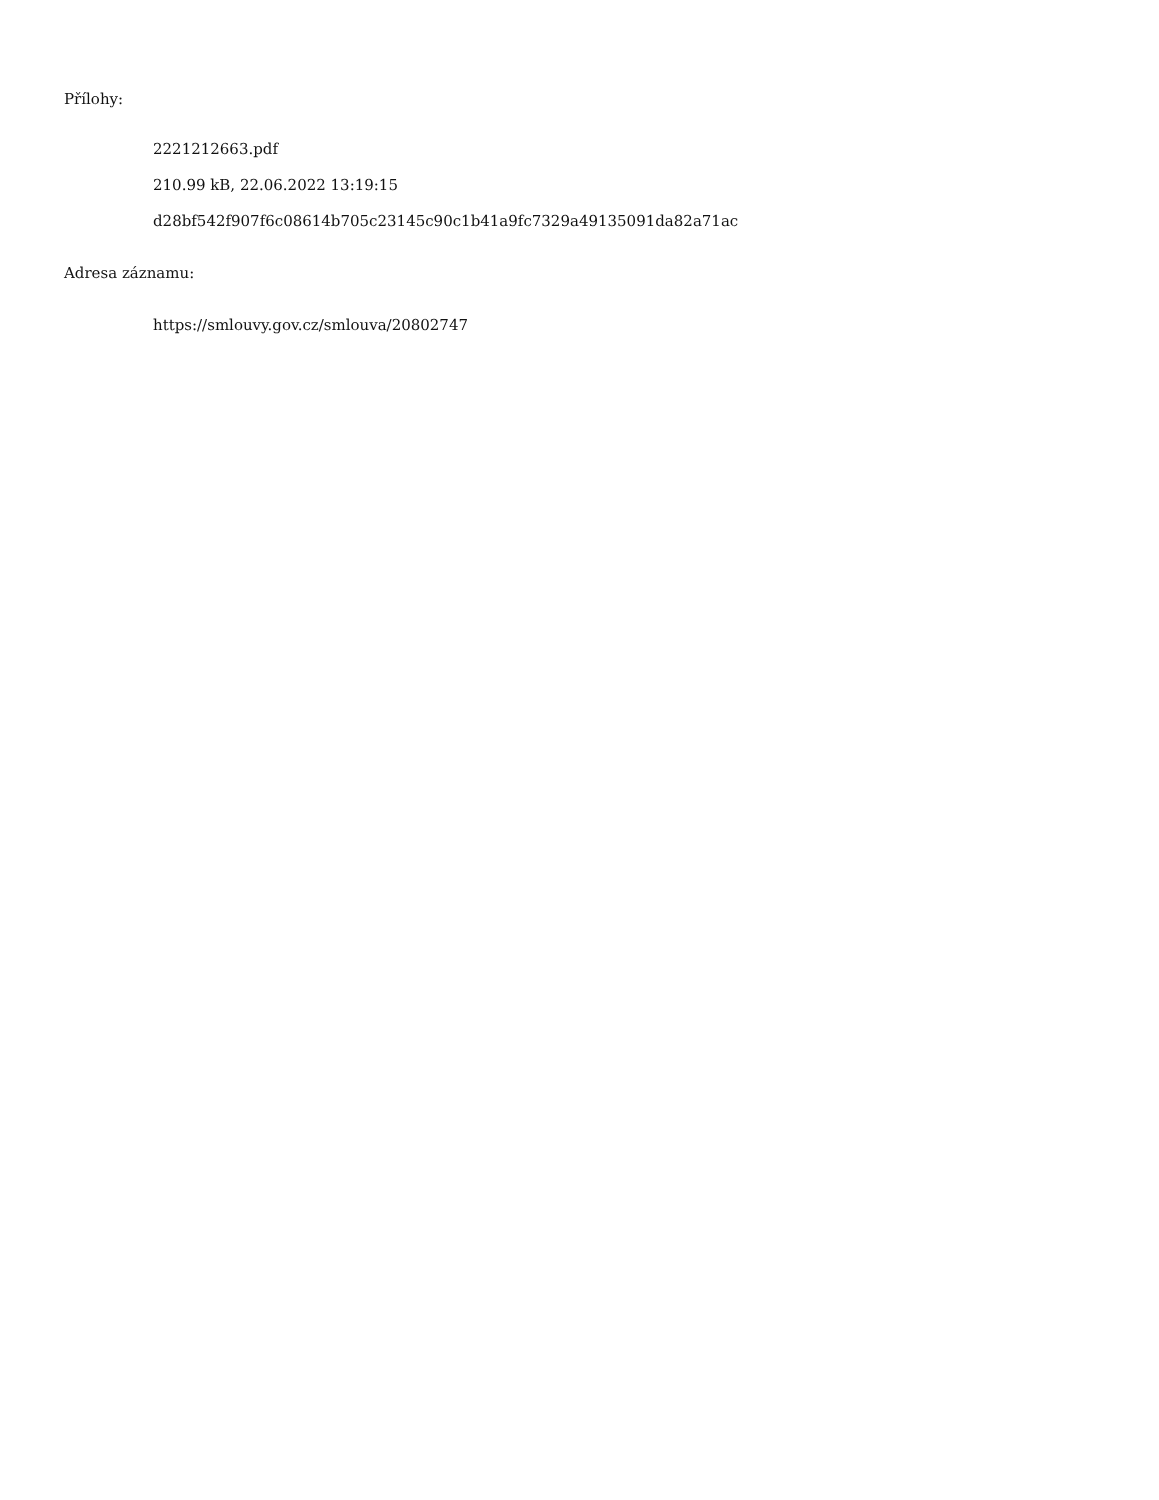Přílohy:
2221212663.pdf
210.99 kB, 22.06.2022 13:19:15
d28bf542f907f6c08614b705c23145c90c1b41a9fc7329a49135091da82a71ac
Adresa záznamu:
https://smlouvy.gov.cz/smlouva/20802747